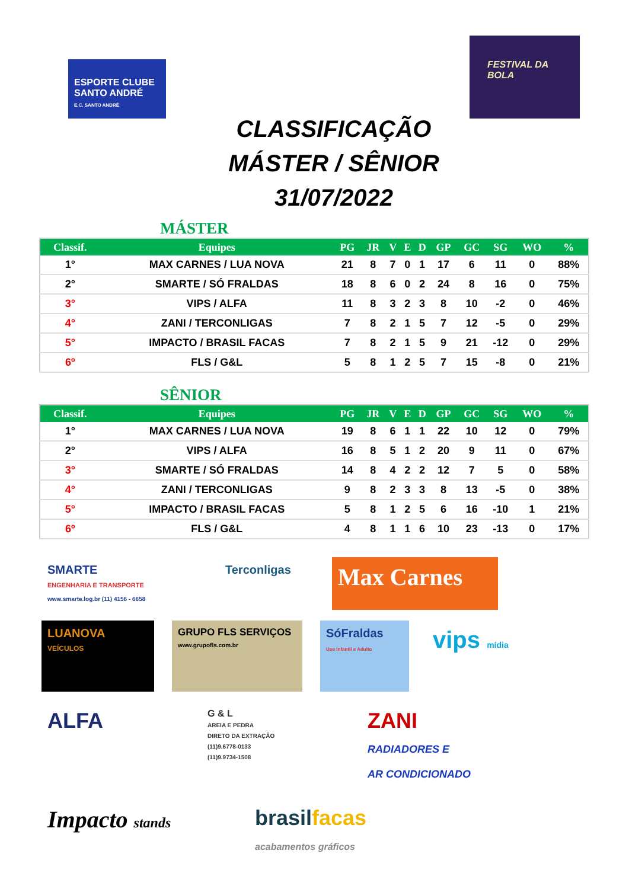ESPORTE CLUBE SANTO ANDRÉ
E.C. SANTO ANDRÉ
FESTIVAL DA BOLA
CLASSIFICAÇÃO
MÁSTER / SÊNIOR
31/07/2022
MÁSTER
| Classif. | Equipes | PG | JR | V | E | D | GP | GC | SG | WO | % |
| --- | --- | --- | --- | --- | --- | --- | --- | --- | --- | --- | --- |
| 1° | MAX CARNES / LUA NOVA | 21 | 8 | 7 | 0 | 1 | 17 | 6 | 11 | 0 | 88% |
| 2° | SMARTE / SÓ FRALDAS | 18 | 8 | 6 | 0 | 2 | 24 | 8 | 16 | 0 | 75% |
| 3° | VIPS / ALFA | 11 | 8 | 3 | 2 | 3 | 8 | 10 | -2 | 0 | 46% |
| 4° | ZANI / TERCONLIGAS | 7 | 8 | 2 | 1 | 5 | 7 | 12 | -5 | 0 | 29% |
| 5° | IMPACTO / BRASIL FACAS | 7 | 8 | 2 | 1 | 5 | 9 | 21 | -12 | 0 | 29% |
| 6º | FLS / G&L | 5 | 8 | 1 | 2 | 5 | 7 | 15 | -8 | 0 | 21% |
SÊNIOR
| Classif. | Equipes | PG | JR | V | E | D | GP | GC | SG | WO | % |
| --- | --- | --- | --- | --- | --- | --- | --- | --- | --- | --- | --- |
| 1° | MAX CARNES / LUA NOVA | 19 | 8 | 6 | 1 | 1 | 22 | 10 | 12 | 0 | 79% |
| 2° | VIPS / ALFA | 16 | 8 | 5 | 1 | 2 | 20 | 9 | 11 | 0 | 67% |
| 3° | SMARTE / SÓ FRALDAS | 14 | 8 | 4 | 2 | 2 | 12 | 7 | 5 | 0 | 58% |
| 4° | ZANI / TERCONLIGAS | 9 | 8 | 2 | 3 | 3 | 8 | 13 | -5 | 0 | 38% |
| 5° | IMPACTO / BRASIL FACAS | 5 | 8 | 1 | 2 | 5 | 6 | 16 | -10 | 1 | 21% |
| 6º | FLS / G&L | 4 | 8 | 1 | 1 | 6 | 10 | 23 | -13 | 0 | 17% |
SMARTE
ENGENHARIA E TRANSPORTE
www.smarte.log.br (11) 4156 - 6658
Terconligas
Max Carnes
LUANOVA
VEÍCULOS
GRUPO FLS SERVIÇOS
www.grupofls.com.br
SóFraldas
Uso Infantil e Adulto
vips mídia
ALFA
G & L
AREIA E PEDRA
DIRETO DA EXTRAÇÃO
(11)9.6778-0133
(11)9.9734-1508
ZANI
RADIADORES E
AR CONDICIONADO
Impacto stands
brasilfacas
acabamentos gráficos